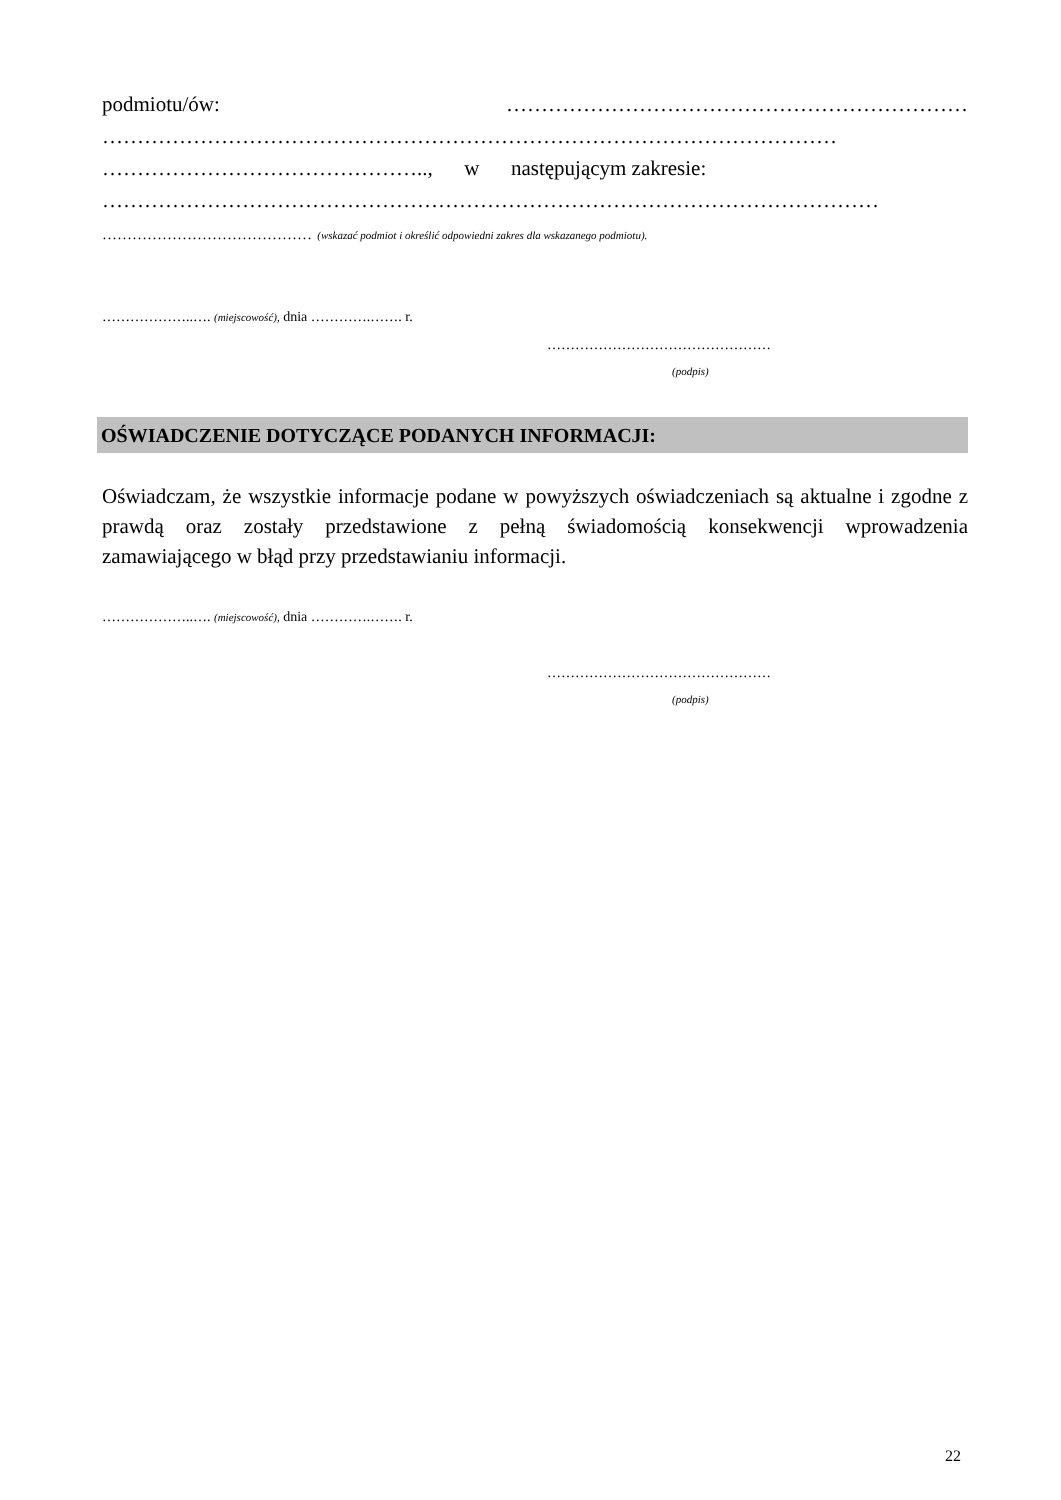podmiotu/ów: …………………………………………………………
……………………………………………………………………………………………
……………………………………….., w następującym zakresie:
…………………………………………………………………………………………………
…………………………………… (wskazać podmiot i określić odpowiedni zakres dla wskazanego podmiotu).
………………..…. (miejscowość), dnia ………….……. r.
…………………………………………
(podpis)
OŚWIADCZENIE DOTYCZĄCE PODANYCH INFORMACJI:
Oświadczam, że wszystkie informacje podane w powyższych oświadczeniach są aktualne i zgodne z prawdą oraz zostały przedstawione z pełną świadomością konsekwencji wprowadzenia zamawiającego w błąd przy przedstawianiu informacji.
………………..…. (miejscowość), dnia ………….……. r.
…………………………………………
(podpis)
22